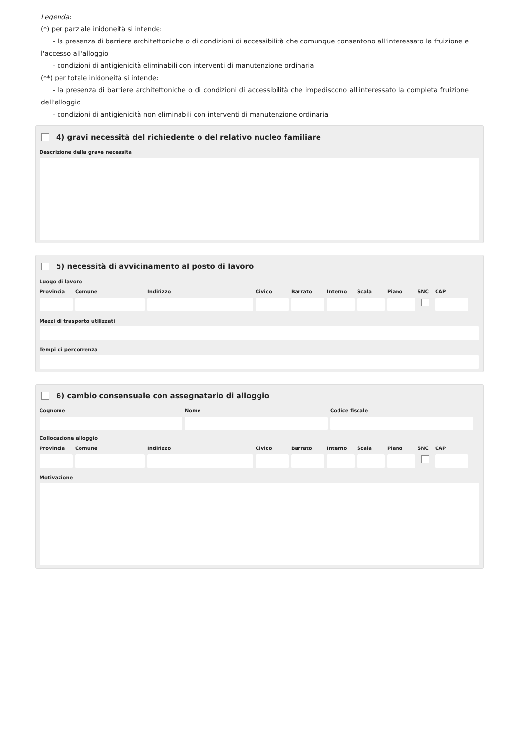Legenda:
(*) per parziale inidoneità si intende:
- la presenza di barriere architettoniche o di condizioni di accessibilità che comunque consentono all'interessato la fruizione e l'accesso all'alloggio
- condizioni di antigienicità eliminabili con interventi di manutenzione ordinaria
(**) per totale inidoneità si intende:
- la presenza di barriere architettoniche o di condizioni di accessibilità che impediscono all'interessato la completa fruizione dell'alloggio
- condizioni di antigienicità non eliminabili con interventi di manutenzione ordinaria
4) gravi necessità del richiedente o del relativo nucleo familiare
Descrizione della grave necessita
5) necessità di avvicinamento al posto di lavoro
Luogo di lavoro
Provincia
Comune Indirizzo Civico Barrato Interno
Scala Piano SNC CAP
Mezzi di trasporto utilizzati
Tempi di percorrenza
6) cambio consensuale con assegnatario di alloggio
Cognome Nome Codice fiscale
Collocazione alloggio
Provincia
Comune Indirizzo Civico Barrato Interno
Scala Piano SNC CAP
Motivazione